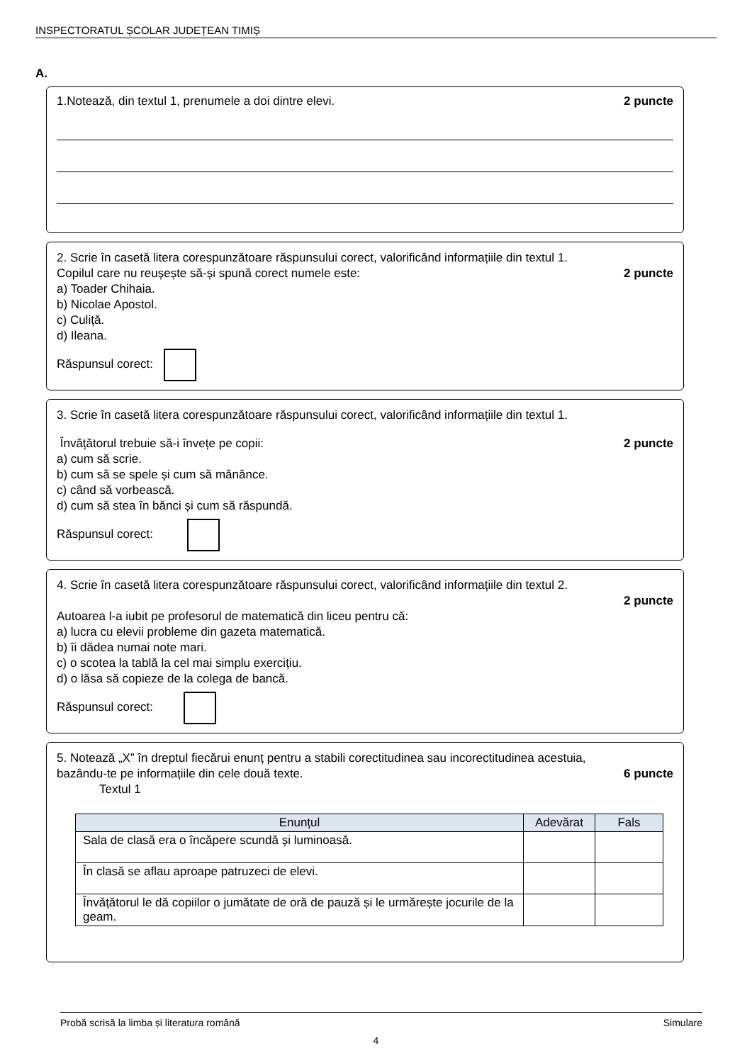INSPECTORATUL ȘCOLAR JUDEȚEAN TIMIȘ
A.
1.Notează, din textul 1, prenumele a doi dintre elevi. 2 puncte
2. Scrie în casetă litera corespunzătoare răspunsului corect, valorificând informațiile din textul 1.
Copilul care nu reușește să-și spună corect numele este: 2 puncte
a) Toader Chihaia.
b) Nicolae Apostol.
c) Culiță.
d) Ileana.
Răspunsul corect:
3. Scrie în casetă litera corespunzătoare răspunsului corect, valorificând informațiile din textul 1.
Învățătorul trebuie să-i învețe pe copii: 2 puncte
a) cum să scrie.
b) cum să se spele și cum să mănânce.
c) când să vorbească.
d) cum să stea în bănci și cum să răspundă.
Răspunsul corect:
4. Scrie în casetă litera corespunzătoare răspunsului corect, valorificând informațiile din textul 2.
2 puncte
Autoarea l-a iubit pe profesorul de matematică din liceu pentru că:
a) lucra cu elevii probleme din gazeta matematică.
b) îi dădea numai note mari.
c) o scotea la tablă la cel mai simplu exercițiu.
d) o lăsa să copieze de la colega de bancă.
Răspunsul corect:
5. Notează „X” în dreptul fiecărui enunț pentru a stabili corectitudinea sau incorectitudinea acestuia,
bazându-te pe informațiile din cele două texte. 6 puncte
Textul 1
| Enunțul | Adevărat | Fals |
| --- | --- | --- |
| Sala de clasă era o încăpere scundă și luminoasă. | | |
| În clasă se aflau aproape patruzeci de elevi. | | |
| Învățătorul le dă copiilor o jumătate de oră de pauză și le urmărește jocurile de la geam. | | |
Probă scrisă la limba și literatura română Simulare
4